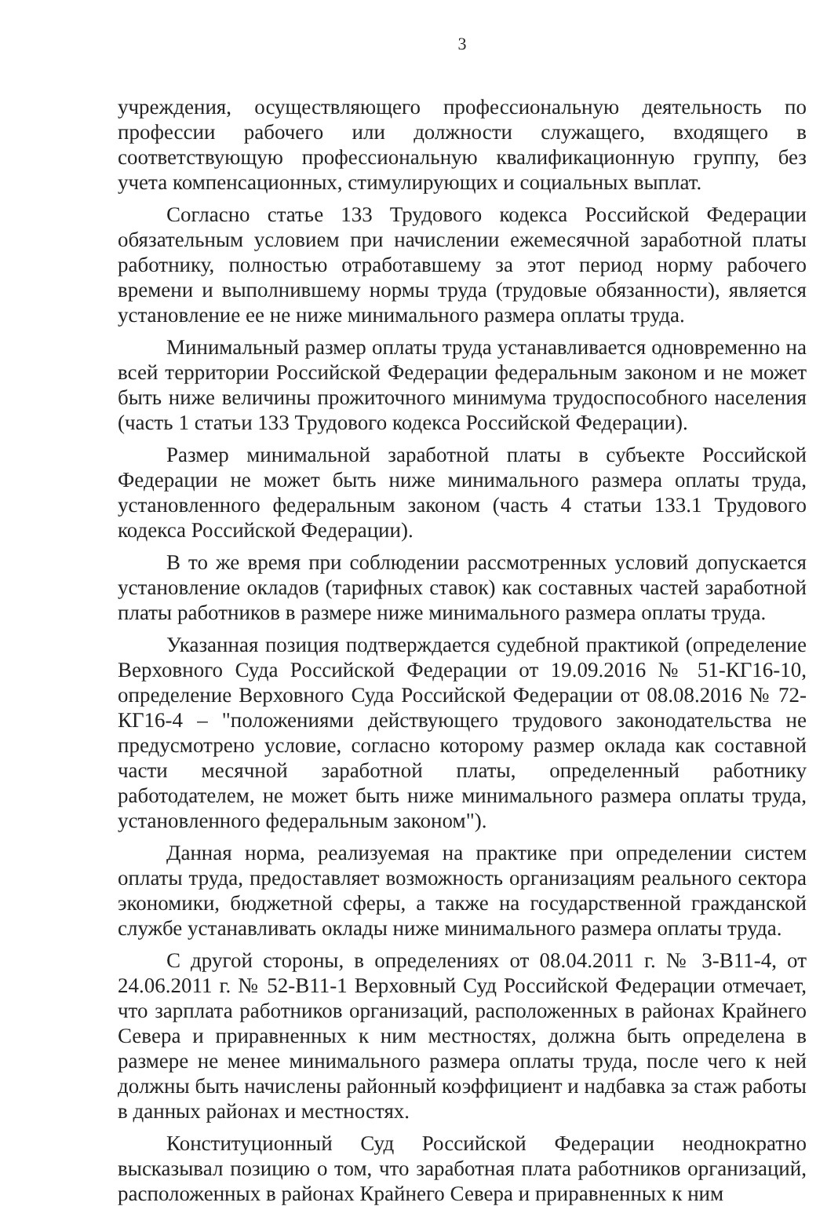3
учреждения, осуществляющего профессиональную деятельность по профессии рабочего или должности служащего, входящего в соответствующую профессиональную квалификационную группу, без учета компенсационных, стимулирующих и социальных выплат.
Согласно статье 133 Трудового кодекса Российской Федерации обязательным условием при начислении ежемесячной заработной платы работнику, полностью отработавшему за этот период норму рабочего времени и выполнившему нормы труда (трудовые обязанности), является установление ее не ниже минимального размера оплаты труда.
Минимальный размер оплаты труда устанавливается одновременно на всей территории Российской Федерации федеральным законом и не может быть ниже величины прожиточного минимума трудоспособного населения (часть 1 статьи 133 Трудового кодекса Российской Федерации).
Размер минимальной заработной платы в субъекте Российской Федерации не может быть ниже минимального размера оплаты труда, установленного федеральным законом (часть 4 статьи 133.1 Трудового кодекса Российской Федерации).
В то же время при соблюдении рассмотренных условий допускается установление окладов (тарифных ставок) как составных частей заработной платы работников в размере ниже минимального размера оплаты труда.
Указанная позиция подтверждается судебной практикой (определение Верховного Суда Российской Федерации от 19.09.2016 № 51-КГ16-10, определение Верховного Суда Российской Федерации от 08.08.2016 № 72-КГ16-4 – "положениями действующего трудового законодательства не предусмотрено условие, согласно которому размер оклада как составной части месячной заработной платы, определенный работнику работодателем, не может быть ниже минимального размера оплаты труда, установленного федеральным законом").
Данная норма, реализуемая на практике при определении систем оплаты труда, предоставляет возможность организациям реального сектора экономики, бюджетной сферы, а также на государственной гражданской службе устанавливать оклады ниже минимального размера оплаты труда.
С другой стороны, в определениях от 08.04.2011 г. № 3-В11-4, от 24.06.2011 г. № 52-В11-1 Верховный Суд Российской Федерации отмечает, что зарплата работников организаций, расположенных в районах Крайнего Севера и приравненных к ним местностях, должна быть определена в размере не менее минимального размера оплаты труда, после чего к ней должны быть начислены районный коэффициент и надбавка за стаж работы в данных районах и местностях.
Конституционный Суд Российской Федерации неоднократно высказывал позицию о том, что заработная плата работников организаций, расположенных в районах Крайнего Севера и приравненных к ним